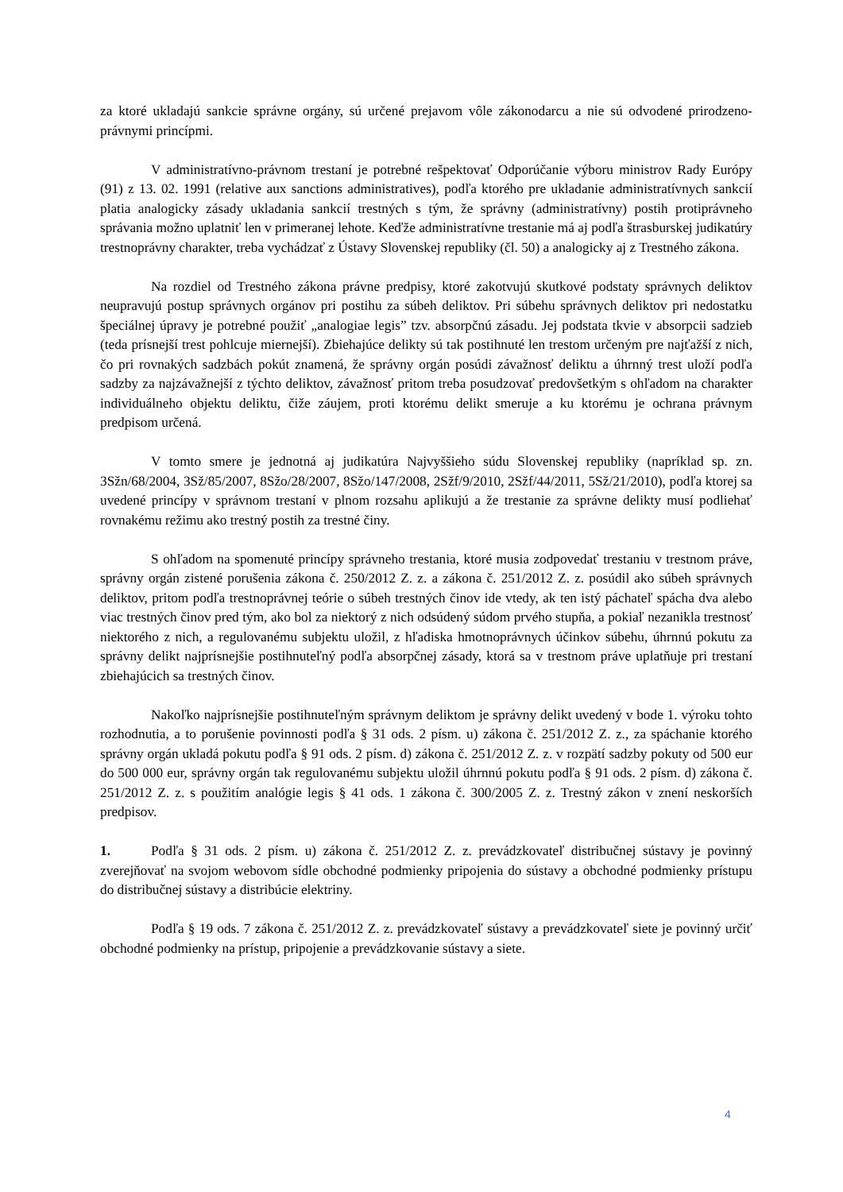za ktoré ukladajú sankcie správne orgány, sú určené prejavom vôle zákonodarcu a nie sú odvodené prirodzeno-právnymi princípmi.
V administratívno-právnom trestaní je potrebné rešpektovať Odporúčanie výboru ministrov Rady Európy (91) z 13. 02. 1991 (relative aux sanctions administratives), podľa ktorého pre ukladanie administratívnych sankcií platia analogicky zásady ukladania sankcií trestných s tým, že správny (administratívny) postih protiprávneho správania možno uplatniť len v primeranej lehote. Keďže administratívne trestanie má aj podľa štrasburskej judikatúry trestnoprávny charakter, treba vychádzať z Ústavy Slovenskej republiky (čl. 50) a analogicky aj z Trestného zákona.
Na rozdiel od Trestného zákona právne predpisy, ktoré zakotvujú skutkové podstaty správnych deliktov neupravujú postup správnych orgánov pri postihu za súbeh deliktov. Pri súbehu správnych deliktov pri nedostatku špeciálnej úpravy je potrebné použiť „analogiae legis” tzv. absorpčnú zásadu. Jej podstata tkvie v absorpcii sadzieb (teda prísnejší trest pohlcuje miernejší). Zbiehajúce delikty sú tak postihnuté len trestom určeným pre najťažší z nich, čo pri rovnakých sadzbách pokút znamená, že správny orgán posúdi závažnosť deliktu a úhrnný trest uloží podľa sadzby za najzávažnejší z týchto deliktov, závažnosť pritom treba posudzovať predovšetkým s ohľadom na charakter individuálneho objektu deliktu, čiže záujem, proti ktorému delikt smeruje a ku ktorému je ochrana právnym predpisom určená.
V tomto smere je jednotná aj judikatúra Najvyššieho súdu Slovenskej republiky (napríklad sp. zn. 3Sžn/68/2004, 3Sž/85/2007, 8Sžo/28/2007, 8Sžo/147/2008, 2Sžf/9/2010, 2Sžf/44/2011, 5Sž/21/2010), podľa ktorej sa uvedené princípy v správnom trestaní v plnom rozsahu aplikujú a že trestanie za správne delikty musí podliehať rovnakému režimu ako trestný postih za trestné činy.
S ohľadom na spomenuté princípy správneho trestania, ktoré musia zodpovedať trestaniu v trestnom práve, správny orgán zistené porušenia zákona č. 250/2012 Z. z. a zákona č. 251/2012 Z. z. posúdil ako súbeh správnych deliktov, pritom podľa trestnoprávnej teórie o súbeh trestných činov ide vtedy, ak ten istý páchateľ spácha dva alebo viac trestných činov pred tým, ako bol za niektorý z nich odsúdený súdom prvého stupňa, a pokiaľ nezanikla trestnosť niektorého z nich, a regulovanému subjektu uložil, z hľadiska hmotnoprávnych účinkov súbehu, úhrnnú pokutu za správny delikt najprísnejšie postihnuteľný podľa absorpčnej zásady, ktorá sa v trestnom práve uplatňuje pri trestaní zbiehajúcich sa trestných činov.
Nakoľko najprísnejšie postihnuteľným správnym deliktom je správny delikt uvedený v bode 1. výroku tohto rozhodnutia, a to porušenie povinnosti podľa § 31 ods. 2 písm. u) zákona č. 251/2012 Z. z., za spáchanie ktorého správny orgán ukladá pokutu podľa § 91 ods. 2 písm. d) zákona č. 251/2012 Z. z. v rozpätí sadzby pokuty od 500 eur do 500 000 eur, správny orgán tak regulovanému subjektu uložil úhrnnú pokutu podľa § 91 ods. 2 písm. d) zákona č. 251/2012 Z. z. s použitím analógie legis § 41 ods. 1 zákona č. 300/2005 Z. z. Trestný zákon v znení neskorších predpisov.
1. Podľa § 31 ods. 2 písm. u) zákona č. 251/2012 Z. z. prevádzkovateľ distribučnej sústavy je povinný zverejňovať na svojom webovom sídle obchodné podmienky pripojenia do sústavy a obchodné podmienky prístupu do distribučnej sústavy a distribúcie elektriny.
Podľa § 19 ods. 7 zákona č. 251/2012 Z. z. prevádzkovateľ sústavy a prevádzkovateľ siete je povinný určiť obchodné podmienky na prístup, pripojenie a prevádzkovanie sústavy a siete.
4